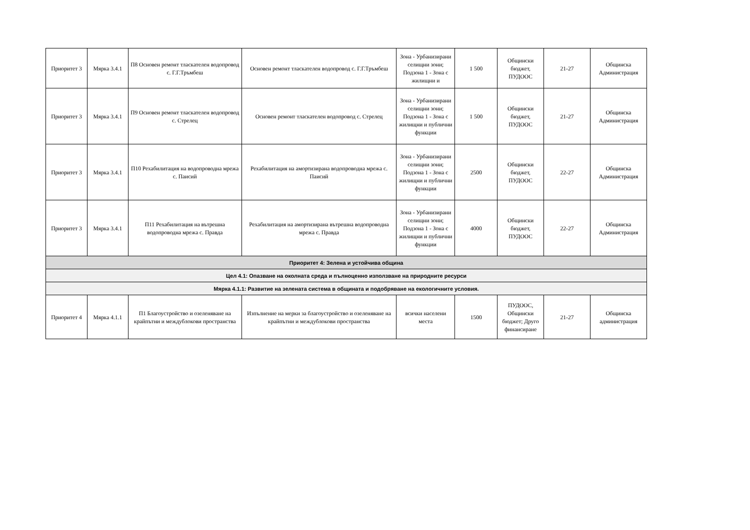| Приоритет 3 | Мярка 3.4.1 | П8 Основен ремонт тласкателен водопровод с. Г.Г.Тръмбеш | Основен ремонт тласкателен водопровод с. Г.Г.Тръмбеш | Зона - Урбанизирани селищни зони; Подзона 1 - Зона с жилищни и | 1 500 | Общински бюджет, ПУДООС | 21-27 | Общинска Администрация |
| Приоритет 3 | Мярка 3.4.1 | П9 Основен ремонт тласкателен водопровод с. Стрелец | Основен ремонт тласкателен водопровод с. Стрелец | Зона - Урбанизирани селищни зони; Подзона 1 - Зона с жилищни и публични функции | 1 500 | Общински бюджет, ПУДООС | 21-27 | Общинска Администрация |
| Приоритет 3 | Мярка 3.4.1 | П10 Рехабилитация на водопроводна мрежа с. Паисий | Рехабилитация на амортизирана водопроводна мрежа с. Паисий | Зона - Урбанизирани селищни зони; Подзона 1 - Зона с жилищни и публични функции | 2500 | Общински бюджет, ПУДООС | 22-27 | Общинска Администрация |
| Приоритет 3 | Мярка 3.4.1 | П11 Рехабилитация на вътрешна водопроводна мрежа с. Правда | Рехабилитация на амортизирана вътрешна водопроводна мрежа с. Правда | Зона - Урбанизирани селищни зони; Подзона 1 - Зона с жилищни и публични функции | 4000 | Общински бюджет, ПУДООС | 22-27 | Общинска Администрация |
| Приоритет 4: Зелена и устойчива община | | | | | | | | |
| Цел 4.1: Опазване на околната среда и пълноценно използване на природните ресурси | | | | | | | | |
| Мярка 4.1.1: Развитие на зелената система в общината и подобряване на екологичните условия. | | | | | | | | |
| Приоритет 4 | Мярка 4.1.1 | П1 Благоустройство и озеленяване на крайпътни и междублокови пространства | Изпълнение на мерки за благоустройство и озеленяване на крайпътни и междублокови пространства | всички населени места | 1500 | ПУДООС, Общински бюджет; Друго финансиране | 21-27 | Общинска администрация |